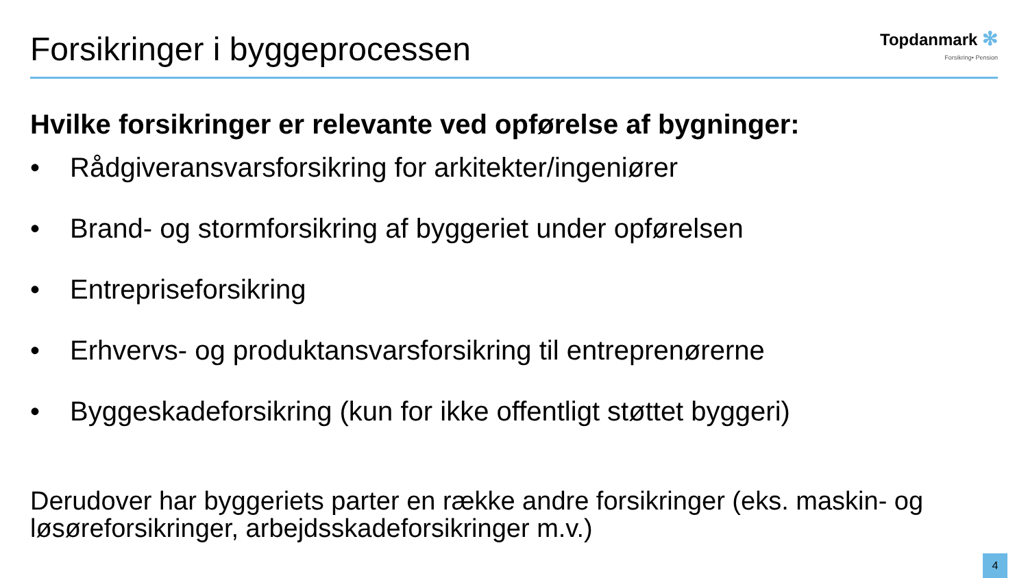Forsikringer i byggeprocessen
Topdanmark ✻
Forsikring• Pension
Hvilke forsikringer er relevante ved opførelse af bygninger:
• Rådgiveransvarsforsikring for arkitekter/ingeniører
• Brand- og stormforsikring af byggeriet under opførelsen
• Entrepriseforsikring
• Erhvervs- og produktansvarsforsikring til entreprenørerne
• Byggeskadeforsikring (kun for ikke offentligt støttet byggeri)
Derudover har byggeriets parter en række andre forsikringer (eks. maskin- og løsøreforsikringer, arbejdsskadeforsikringer m.v.)
4